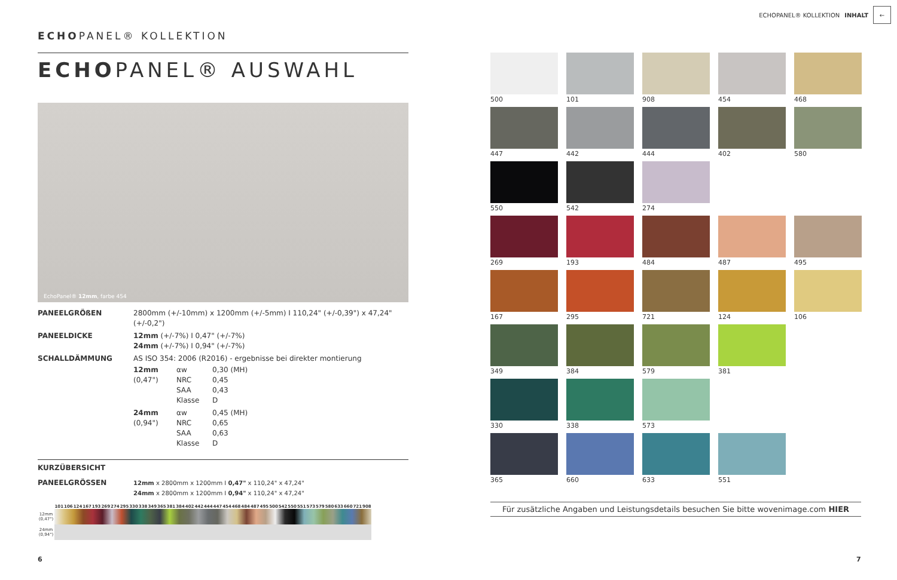ECHOPANEL® KOLLEKTION INHALT ←
ECHOPANEL® KOLLEKTION
ECHOPANEL® AUSWAHL
EchoPanel® 12mm, farbe 454
| PANEELGRÖßEN | 2800mm (+/-10mm) x 1200mm (+/-5mm) I 110,24" (+/-0,39") x 47,24" (+/-0,2") |
| PANEELDICKE | 12mm (+/-7%) I 0,47" (+/-7%) 24mm (+/-7%) I 0,94" (+/-7%) |
| SCHALLDÄMMUNG | AS ISO 354: 2006 (R2016) - ergebnisse bei direkter montierung / 12mm (0,47") / αw NRC SAA Klasse / 0,30 (MH) 0,45 0,43 D / / 24mm (0,94") / αw NRC SAA Klasse / 0,45 (MH) 0,65 0,63 D / |
KURZÜBERSICHT
| PANEELGRÖSSEN | 12mm x 2800mm x 1200mm I 0,47" x 110,24" x 47,24" 24mm x 2800mm x 1200mm I 0,94" x 110,24" x 47,24" |
| | 101 | 106 | 124 | 167 | 193 | 269 | 274 | 295 | 330 | 338 | 349 | 365 | 381 | 384 | 402 | 442 | 444 | 447 | 454 | 468 | 484 | 487 | 495 | 500 | 542 | 550 | 551 | 573 | 579 | 580 | 633 | 660 | 721 | 908 |
| --- | --- | --- | --- | --- | --- | --- | --- | --- | --- | --- | --- | --- | --- | --- | --- | --- | --- | --- | --- | --- | --- | --- | --- | --- | --- | --- | --- | --- | --- | --- | --- | --- | --- | --- |
| 12mm (0,47") | | | | | | | | | | | | | | | | | | | | | | | | | | | | | | | | | | |
| 24mm (0,94") | | | | | | | | | | | | | | | | | | | | | | | | | | | | | | | | | | |
500
101
908
454
468
447
442
444
402
580
550
542
274
269
193
484
487
495
167
295
721
124
106
349
384
579
381
330
338
573
365
660
633
551
Für zusätzliche Angaben und Leistungsdetails besuchen Sie bitte wovenimage.com HIER
6 7